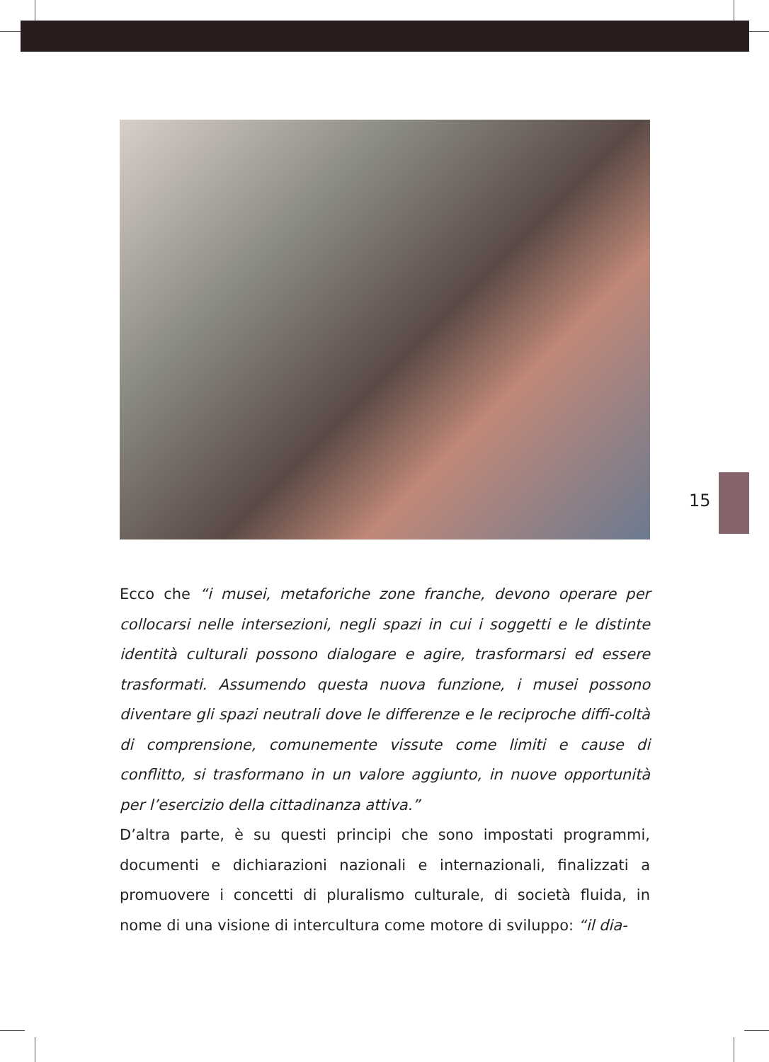15
Ecco che “i musei, metaforiche zone franche, devono operare per collocarsi nelle intersezioni, negli spazi in cui i soggetti e le distinte identità culturali possono dialogare e agire, trasformarsi ed essere trasformati. Assumendo questa nuova funzione, i musei possono diventare gli spazi neutrali dove le differenze e le reciproche diffi-coltà di comprensione, comunemente vissute come limiti e cause di conflitto, si trasformano in un valore aggiunto, in nuove opportunità per l’esercizio della cittadinanza attiva.”
D’altra parte, è su questi principi che sono impostati programmi, documenti e dichiarazioni nazionali e internazionali, finalizzati a promuovere i concetti di pluralismo culturale, di società fluida, in nome di una visione di intercultura come motore di sviluppo: “il dia-